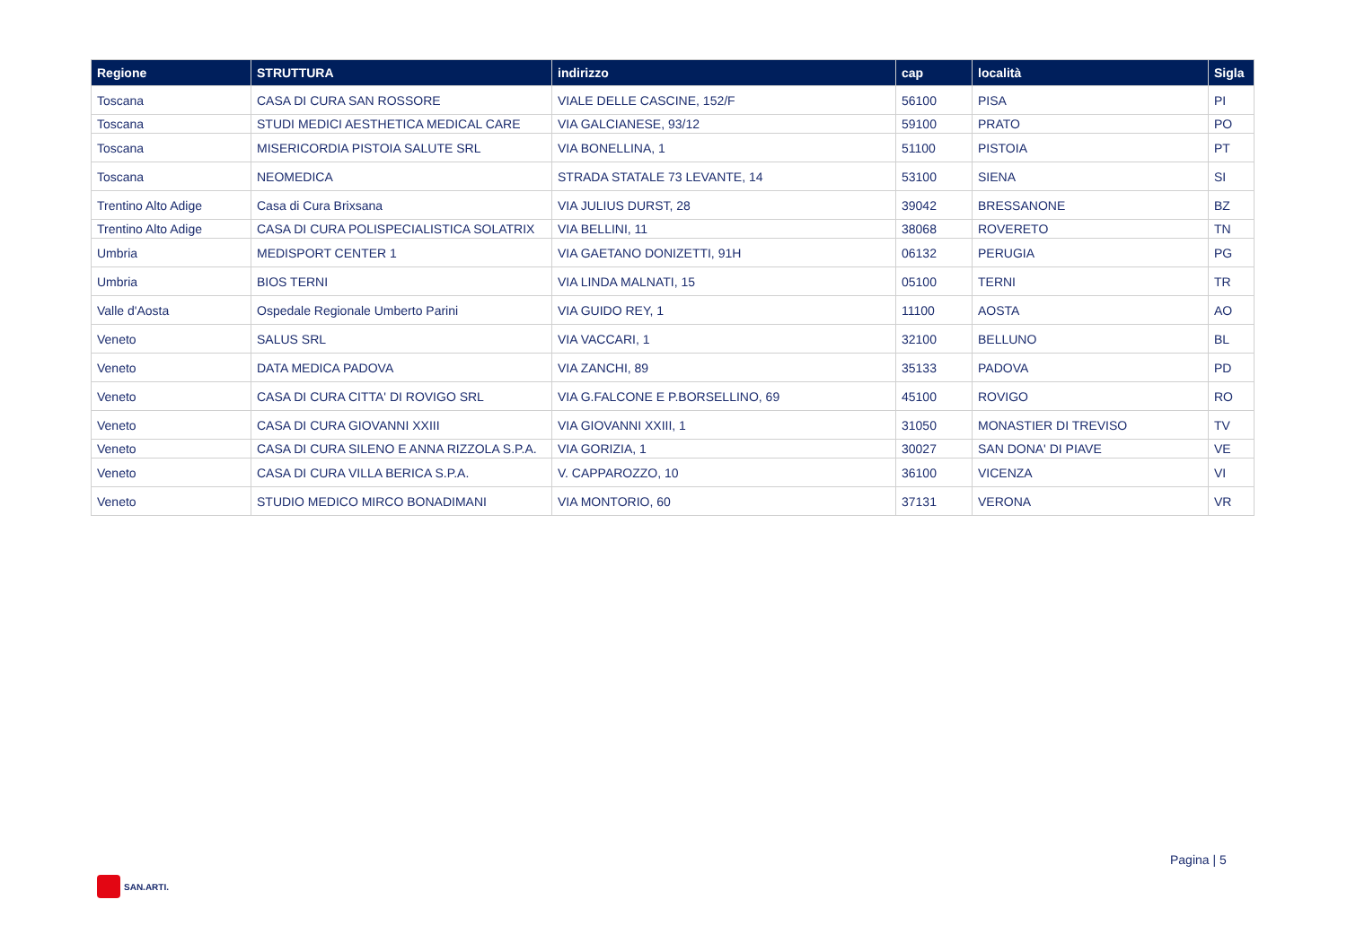| Regione | STRUTTURA | indirizzo | cap | località | Sigla |
| --- | --- | --- | --- | --- | --- |
| Toscana | CASA DI CURA SAN ROSSORE | VIALE DELLE CASCINE, 152/F | 56100 | PISA | PI |
| Toscana | STUDI MEDICI AESTHETICA MEDICAL CARE | VIA GALCIANESE, 93/12 | 59100 | PRATO | PO |
| Toscana | MISERICORDIA PISTOIA SALUTE SRL | VIA BONELLINA, 1 | 51100 | PISTOIA | PT |
| Toscana | NEOMEDICA | STRADA STATALE 73 LEVANTE, 14 | 53100 | SIENA | SI |
| Trentino Alto Adige | Casa di Cura Brixsana | VIA JULIUS DURST, 28 | 39042 | BRESSANONE | BZ |
| Trentino Alto Adige | CASA DI CURA POLISPECIALISTICA SOLATRIX | VIA BELLINI, 11 | 38068 | ROVERETO | TN |
| Umbria | MEDISPORT CENTER 1 | VIA GAETANO DONIZETTI, 91H | 06132 | PERUGIA | PG |
| Umbria | BIOS TERNI | VIA LINDA MALNATI, 15 | 05100 | TERNI | TR |
| Valle d'Aosta | Ospedale Regionale Umberto Parini | VIA GUIDO REY, 1 | 11100 | AOSTA | AO |
| Veneto | SALUS SRL | VIA VACCARI, 1 | 32100 | BELLUNO | BL |
| Veneto | DATA MEDICA PADOVA | VIA ZANCHI, 89 | 35133 | PADOVA | PD |
| Veneto | CASA DI CURA CITTA' DI ROVIGO SRL | VIA G.FALCONE E P.BORSELLINO, 69 | 45100 | ROVIGO | RO |
| Veneto | CASA DI CURA GIOVANNI XXIII | VIA GIOVANNI XXIII, 1 | 31050 | MONASTIER DI TREVISO | TV |
| Veneto | CASA DI CURA SILENO E ANNA RIZZOLA S.P.A. | VIA GORIZIA, 1 | 30027 | SAN DONA' DI PIAVE | VE |
| Veneto | CASA DI CURA VILLA BERICA S.P.A. | V. CAPPAROZZO, 10 | 36100 | VICENZA | VI |
| Veneto | STUDIO MEDICO MIRCO BONADIMANI | VIA MONTORIO, 60 | 37131 | VERONA | VR |
Pagina | 5
SAN.ARTI.